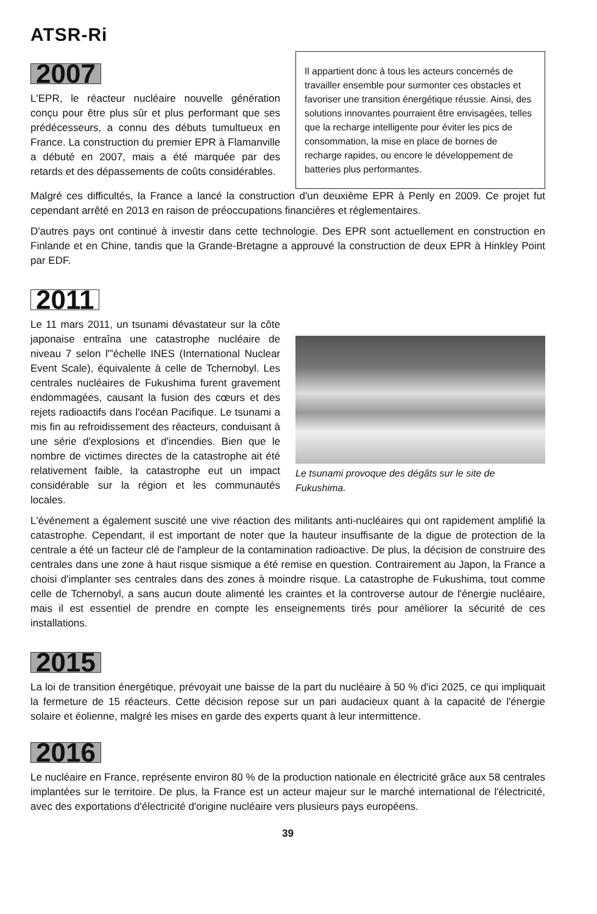ATSR-Ri
2007
L'EPR, le réacteur nucléaire nouvelle génération conçu pour être plus sûr et plus performant que ses prédécesseurs, a connu des débuts tumultueux en France. La construction du premier EPR à Flamanville a débuté en 2007, mais a été marquée par des retards et des dépassements de coûts considérables.
Il appartient donc à tous les acteurs concernés de travailler ensemble pour surmonter ces obstacles et favoriser une transition énergétique réussie. Ainsi, des solutions innovantes pourraient être envisagées, telles que la recharge intelligente pour éviter les pics de consommation, la mise en place de bornes de recharge rapides, ou encore le développement de batteries plus performantes.
Malgré ces difficultés, la France a lancé la construction d'un deuxième EPR à Penly en 2009. Ce projet fut cependant arrêté en 2013 en raison de préoccupations financières et réglementaires.
D'autres pays ont continué à investir dans cette technologie. Des EPR sont actuellement en construction en Finlande et en Chine, tandis que la Grande-Bretagne a approuvé la construction de deux EPR à Hinkley Point par EDF.
2011
Le 11 mars 2011, un tsunami dévastateur sur la côte japonaise entraîna une catastrophe nucléaire de niveau 7 selon l'”échelle INES (International Nuclear Event Scale), équivalente à celle de Tchernobyl. Les centrales nucléaires de Fukushima furent gravement endommagées, causant la fusion des cœurs et des rejets radioactifs dans l'océan Pacifique. Le tsunami a mis fin au refroidissement des réacteurs, conduisant à une série d'explosions et d'incendies. Bien que le nombre de victimes directes de la catastrophe ait été relativement faible, la catastrophe eut un impact considérable sur la région et les communautés locales.
Le tsunami provoque des dégâts sur le site de Fukushima.
L'événement a également suscité une vive réaction des militants anti-nucléaires qui ont rapidement amplifié la catastrophe. Cependant, il est important de noter que la hauteur insuffisante de la digue de protection de la centrale a été un facteur clé de l'ampleur de la contamination radioactive. De plus, la décision de construire des centrales dans une zone à haut risque sismique a été remise en question. Contrairement au Japon, la France a choisi d'implanter ses centrales dans des zones à moindre risque. La catastrophe de Fukushima, tout comme celle de Tchernobyl, a sans aucun doute alimenté les craintes et la controverse autour de l'énergie nucléaire, mais il est essentiel de prendre en compte les enseignements tirés pour améliorer la sécurité de ces installations.
2015
La loi de transition énergétique, prévoyait une baisse de la part du nucléaire à 50 % d'ici 2025, ce qui impliquait la fermeture de 15 réacteurs. Cette décision repose sur un pari audacieux quant à la capacité de l'énergie solaire et éolienne, malgré les mises en garde des experts quant à leur intermittence.
2016
Le nucléaire en France, représente environ 80 % de la production nationale en électricité grâce aux 58 centrales implantées sur le territoire. De plus, la France est un acteur majeur sur le marché international de l'électricité, avec des exportations d'électricité d'origine nucléaire vers plusieurs pays européens.
39